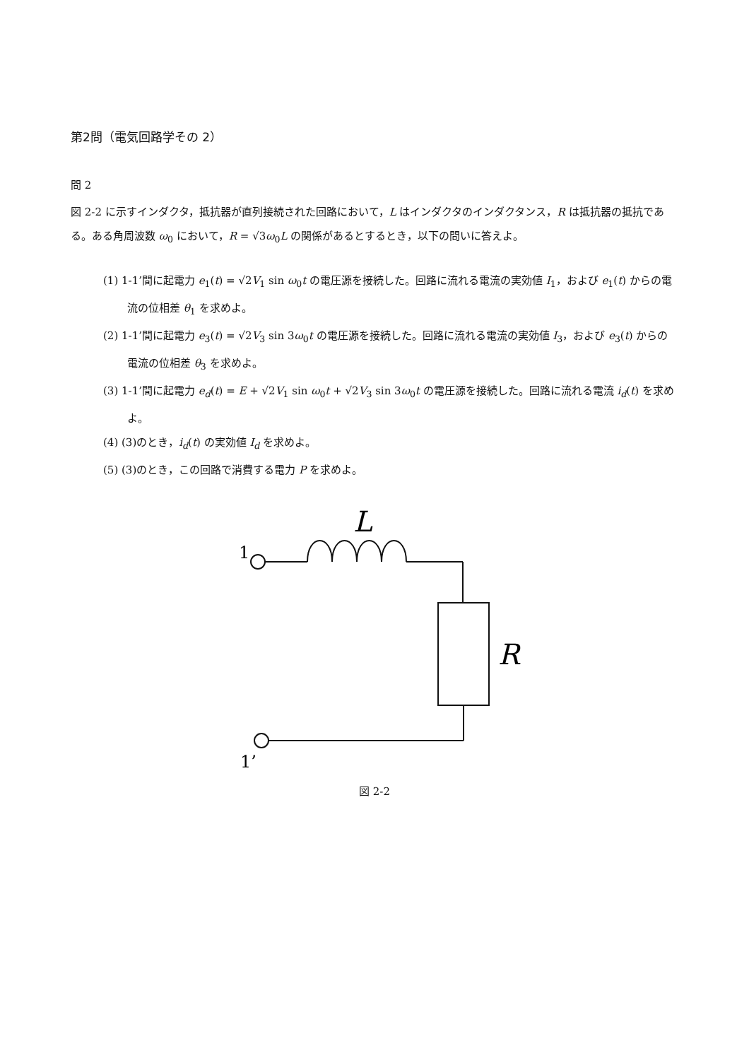第2問（電気回路学その 2）
問 2
図 2-2 に示すインダクタ，抵抗器が直列接続された回路において，L はインダクタのインダクタンス，R は抵抗器の抵抗である。ある角周波数 ω<sub>0</sub> において，R = √3ω<sub>0</sub>L の関係があるとするとき，以下の問いに答えよ。
(1) 1-1’間に起電力 e<sub>1</sub>(t) = √2V<sub>1</sub> sin ω<sub>0</sub>t の電圧源を接続した。回路に流れる電流の実効値 I<sub>1</sub>，および e<sub>1</sub>(t) からの電流の位相差 θ<sub>1</sub> を求めよ。
(2) 1-1’間に起電力 e<sub>3</sub>(t) = √2V<sub>3</sub> sin 3ω<sub>0</sub>t の電圧源を接続した。回路に流れる電流の実効値 I<sub>3</sub>，および e<sub>3</sub>(t) からの電流の位相差 θ<sub>3</sub> を求めよ。
(3) 1-1’間に起電力 e<sub>d</sub>(t) = E + √2V<sub>1</sub> sin ω<sub>0</sub>t + √2V<sub>3</sub> sin 3ω<sub>0</sub>t の電圧源を接続した。回路に流れる電流 i<sub>d</sub>(t) を求めよ。
(4) (3)のとき，i<sub>d</sub>(t) の実効値 I<sub>d</sub> を求めよ。
(5) (3)のとき，この回路で消費する電力 P を求めよ。
L
R
1
1’
図 2-2